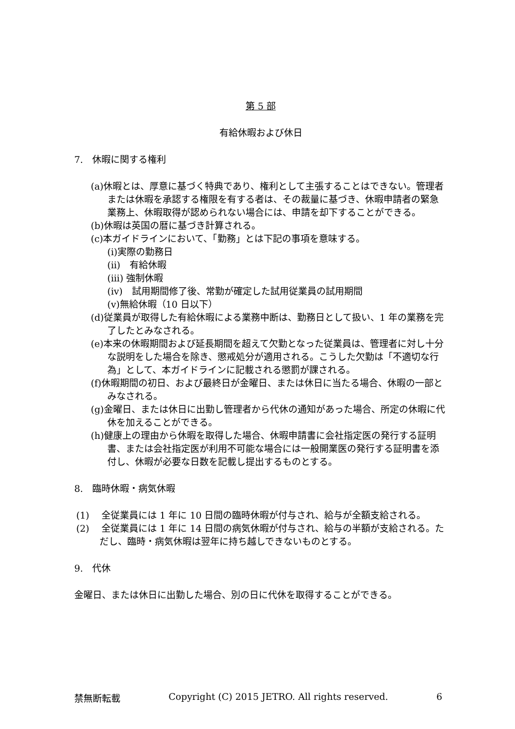第 5 部
有給休暇および休日
7.　休暇に関する権利
(a)休暇とは、厚意に基づく特典であり、権利として主張することはできない。管理者または休暇を承認する権限を有する者は、その裁量に基づき、休暇申請者の緊急業務上、休暇取得が認められない場合には、申請を却下することができる。
(b)休暇は英国の暦に基づき計算される。
(c)本ガイドラインにおいて、「勤務」とは下記の事項を意味する。
(i)実際の勤務日
(ii)　有給休暇
(iii) 強制休暇
(iv)　試用期間修了後、常勤が確定した試用従業員の試用期間
(v)無給休暇（10 日以下）
(d)従業員が取得した有給休暇による業務中断は、勤務日として扱い、1 年の業務を完了したとみなされる。
(e)本来の休暇期間および延長期間を超えて欠勤となった従業員は、管理者に対し十分な説明をした場合を除き、懲戒処分が適用される。こうした欠勤は「不適切な行為」として、本ガイドラインに記載される懲罰が課される。
(f)休暇期間の初日、および最終日が金曜日、または休日に当たる場合、休暇の一部とみなされる。
(g)金曜日、または休日に出勤し管理者から代休の通知があった場合、所定の休暇に代休を加えることができる。
(h)健康上の理由から休暇を取得した場合、休暇申請書に会社指定医の発行する証明書、または会社指定医が利用不可能な場合には一般開業医の発行する証明書を添付し、休暇が必要な日数を記載し提出するものとする。
8.　臨時休暇・病気休暇
(1)　 全従業員には 1 年に 10 日間の臨時休暇が付与され、給与が全額支給される。
(2)　 全従業員には 1 年に 14 日間の病気休暇が付与され、給与の半額が支給される。ただし、臨時・病気休暇は翌年に持ち越しできないものとする。
9.　代休
金曜日、または休日に出勤した場合、別の日に代休を取得することができる。
禁無断転載 Copyright (C) 2015 JETRO. All rights reserved. 6